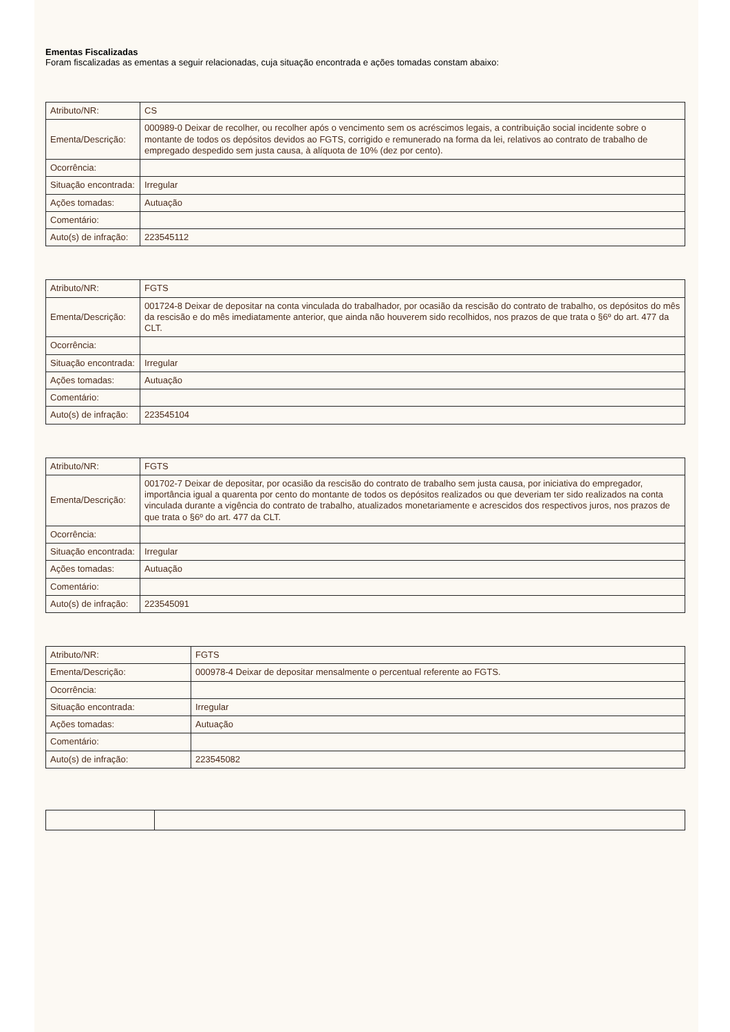Ementas Fiscalizadas
Foram fiscalizadas as ementas a seguir relacionadas, cuja situação encontrada e ações tomadas constam abaixo:
| Atributo/NR: | CS |
| Ementa/Descrição: | 000989-0 Deixar de recolher, ou recolher após o vencimento sem os acréscimos legais, a contribuição social incidente sobre o montante de todos os depósitos devidos ao FGTS, corrigido e remunerado na forma da lei, relativos ao contrato de trabalho de empregado despedido sem justa causa, à alíquota de 10% (dez por cento). |
| Ocorrência: | |
| Situação encontrada: | Irregular |
| Ações tomadas: | Autuação |
| Comentário: | |
| Auto(s) de infração: | 223545112 |
| Atributo/NR: | FGTS |
| Ementa/Descrição: | 001724-8 Deixar de depositar na conta vinculada do trabalhador, por ocasião da rescisão do contrato de trabalho, os depósitos do mês da rescisão e do mês imediatamente anterior, que ainda não houverem sido recolhidos, nos prazos de que trata o §6º do art. 477 da CLT. |
| Ocorrência: | |
| Situação encontrada: | Irregular |
| Ações tomadas: | Autuação |
| Comentário: | |
| Auto(s) de infração: | 223545104 |
| Atributo/NR: | FGTS |
| Ementa/Descrição: | 001702-7 Deixar de depositar, por ocasião da rescisão do contrato de trabalho sem justa causa, por iniciativa do empregador, importância igual a quarenta por cento do montante de todos os depósitos realizados ou que deveriam ter sido realizados na conta vinculada durante a vigência do contrato de trabalho, atualizados monetariamente e acrescidos dos respectivos juros, nos prazos de que trata o §6º do art. 477 da CLT. |
| Ocorrência: | |
| Situação encontrada: | Irregular |
| Ações tomadas: | Autuação |
| Comentário: | |
| Auto(s) de infração: | 223545091 |
| Atributo/NR: | FGTS |
| Ementa/Descrição: | 000978-4 Deixar de depositar mensalmente o percentual referente ao FGTS. |
| Ocorrência: | |
| Situação encontrada: | Irregular |
| Ações tomadas: | Autuação |
| Comentário: | |
| Auto(s) de infração: | 223545082 |